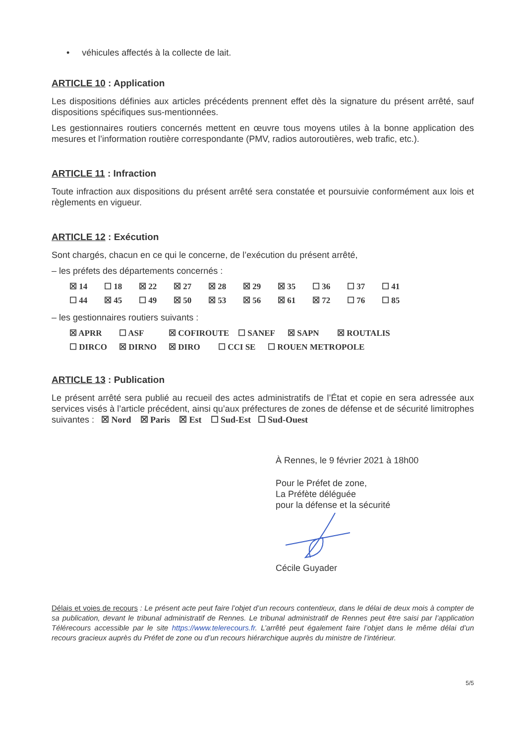• véhicules affectés à la collecte de lait.
ARTICLE 10 : Application
Les dispositions définies aux articles précédents prennent effet dès la signature du présent arrêté, sauf dispositions spécifiques sus-mentionnées.
Les gestionnaires routiers concernés mettent en œuvre tous moyens utiles à la bonne application des mesures et l’information routière correspondante (PMV, radios autoroutières, web trafic, etc.).
ARTICLE 11 : Infraction
Toute infraction aux dispositions du présent arrêté sera constatée et poursuivie conformément aux lois et règlements en vigueur.
ARTICLE 12 : Exécution
Sont chargés, chacun en ce qui le concerne, de l’exécution du présent arrêté,
– les préfets des départements concernés :
☒ 14 ☐ 18 ☒ 22 ☒ 27 ☒ 28 ☒ 29 ☒ 35 ☐ 36 ☐ 37 ☐ 41
☐ 44 ☒ 45 ☐ 49 ☒ 50 ☒ 53 ☒ 56 ☒ 61 ☒ 72 ☐ 76 ☐ 85
– les gestionnaires routiers suivants :
☒ APRR ☐ ASF ☒ COFIROUTE ☐ SANEF ☒ SAPN ☒ ROUTALIS
☐ DIRCO ☒ DIRNO ☒ DIRO ☐ CCI SE ☐ ROUEN METROPOLE
ARTICLE 13 : Publication
Le présent arrêté sera publié au recueil des actes administratifs de l’État et copie en sera adressée aux services visés à l’article précédent, ainsi qu’aux préfectures de zones de défense et de sécurité limitrophes suivantes : ☒ Nord ☒ Paris ☒ Est ☐ Sud-Est ☐ Sud-Ouest
À Rennes, le 9 février 2021 à 18h00
Pour le Préfet de zone,
La Préfète déléguée
pour la défense et la sécurité
Cécile Guyader
Délais et voies de recours : Le présent acte peut faire l’objet d’un recours contentieux, dans le délai de deux mois à compter de sa publication, devant le tribunal administratif de Rennes. Le tribunal administratif de Rennes peut être saisi par l’application Télérecours accessible par le site https://www.telerecours.fr. L’arrêté peut également faire l’objet dans le même délai d’un recours gracieux auprès du Préfet de zone ou d’un recours hiérarchique auprès du ministre de l’intérieur.
5/5